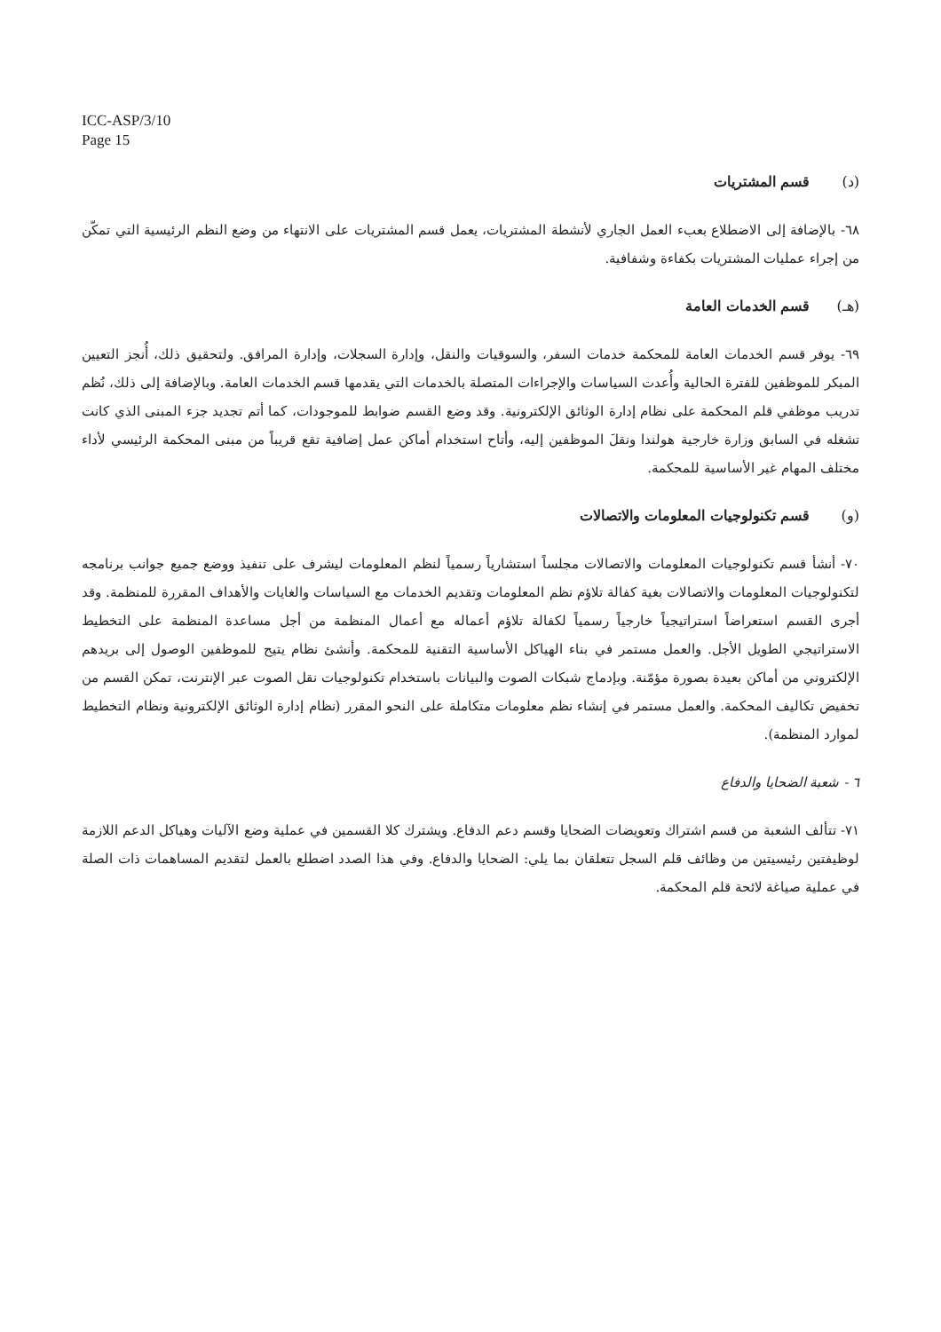ICC-ASP/3/10
Page 15
(د) قسم المشتريات
٦٨- بالإضافة إلى الاضطلاع بعبء العمل الجاري لأنشطة المشتريات، يعمل قسم المشتريات على الانتهاء من وضع النظم الرئيسية التي تمكّن من إجراء عمليات المشتريات بكفاءة وشفافية.
(هـ) قسم الخدمات العامة
٦٩- يوفر قسم الخدمات العامة للمحكمة خدمات السفر، والسوقيات والنقل، وإدارة السجلات، وإدارة المرافق. ولتحقيق ذلك، أُنجز التعيين المبكر للموظفين للفترة الحالية وأُعدت السياسات والإجراءات المتصلة بالخدمات التي يقدمها قسم الخدمات العامة. وبالإضافة إلى ذلك، نُظم تدريب موظفي قلم المحكمة على نظام إدارة الوثائق الإلكترونية. وقد وضع القسم ضوابط للموجودات، كما أتم تجديد جزء المبنى الذي كانت تشغله في السابق وزارة خارجية هولندا ونقلَ الموظفين إليه، وأتاح استخدام أماكن عمل إضافية تقع قريباً من مبنى المحكمة الرئيسي لأداء مختلف المهام غير الأساسية للمحكمة.
(و) قسم تكنولوجيات المعلومات والاتصالات
٧٠- أنشأ قسم تكنولوجيات المعلومات والاتصالات مجلساً استشارياً رسمياً لنظم المعلومات ليشرف على تنفيذ ووضع جميع جوانب برنامجه لتكنولوجيات المعلومات والاتصالات بغية كفالة تلاؤم نظم المعلومات وتقديم الخدمات مع السياسات والغايات والأهداف المقررة للمنظمة. وقد أجرى القسم استعراضاً استراتيجياً خارجياً رسمياً لكفالة تلاؤم أعماله مع أعمال المنظمة من أجل مساعدة المنظمة على التخطيط الاستراتيجي الطويل الأجل. والعمل مستمر في بناء الهياكل الأساسية التقنية للمحكمة. وأنشئ نظام يتيح للموظفين الوصول إلى بريدهم الإلكتروني من أماكن بعيدة بصورة مؤمّنة. وبإدماج شبكات الصوت والبيانات باستخدام تكنولوجيات نقل الصوت عبر الإنترنت، تمكن القسم من تخفيض تكاليف المحكمة. والعمل مستمر في إنشاء نظم معلومات متكاملة على النحو المقرر (نظام إدارة الوثائق الإلكترونية ونظام التخطيط لموارد المنظمة).
٦ - شعبة الضحايا والدفاع
٧١- تتألف الشعبة من قسم اشتراك وتعويضات الضحايا وقسم دعم الدفاع. ويشترك كلا القسمين في عملية وضع الآليات وهياكل الدعم اللازمة لوظيفتين رئيسيتين من وظائف قلم السجل تتعلقان بما يلي: الضحايا والدفاع. وفي هذا الصدد اضطلع بالعمل لتقديم المساهمات ذات الصلة في عملية صياغة لائحة قلم المحكمة.